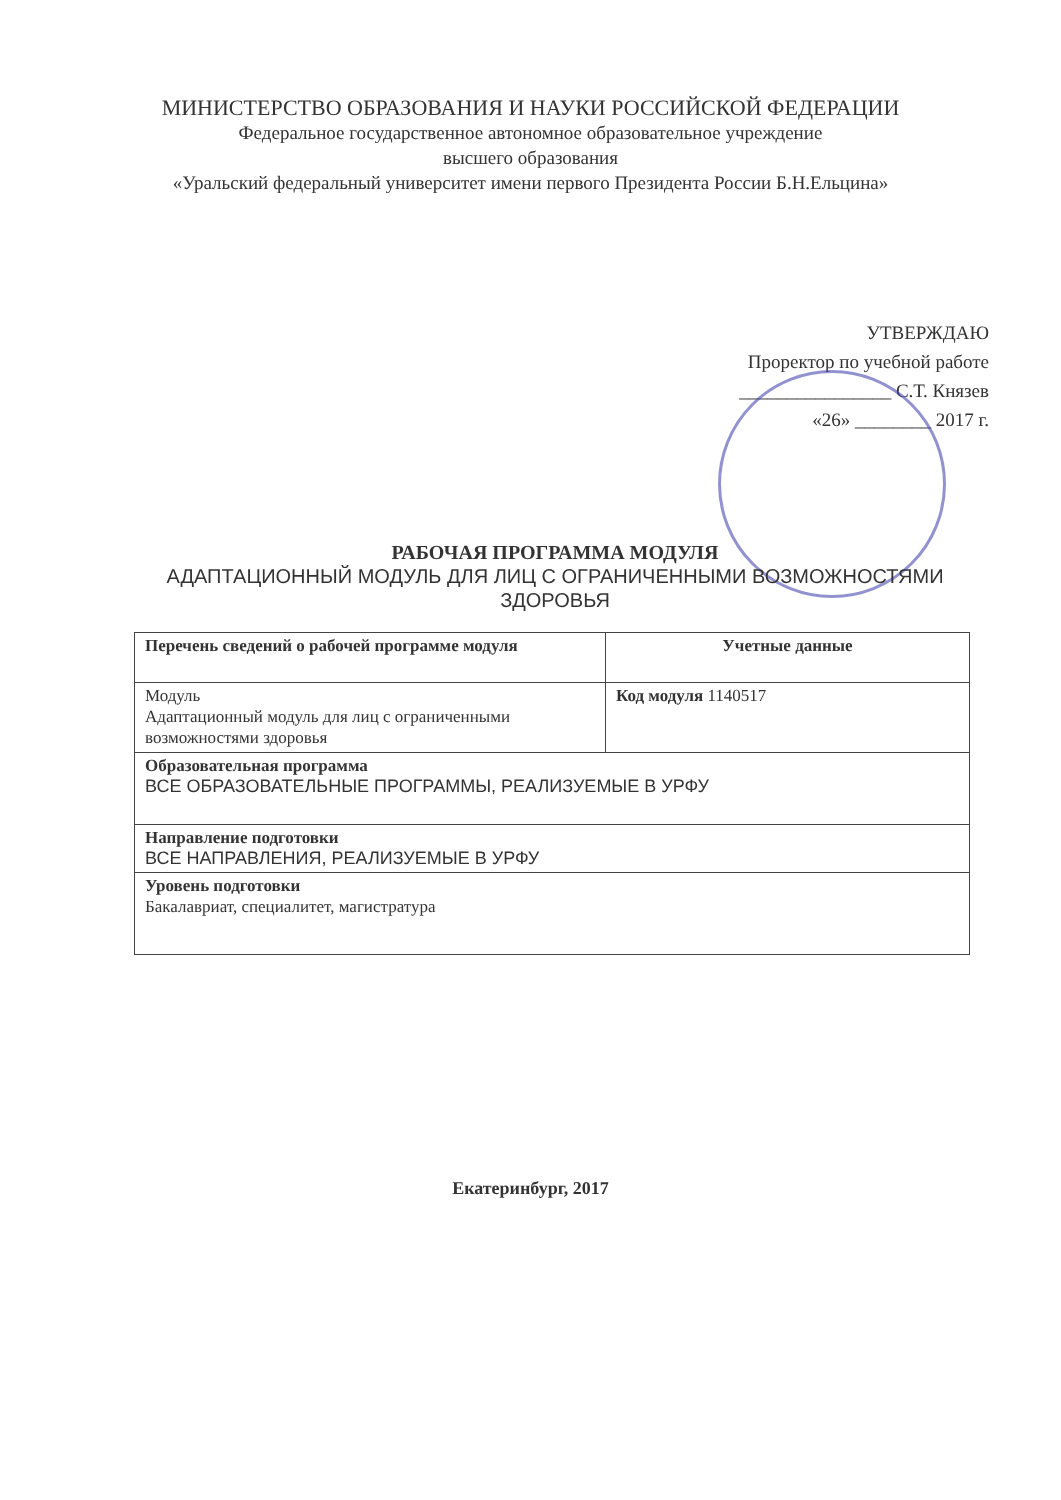МИНИСТЕРСТВО ОБРАЗОВАНИЯ И НАУКИ РОССИЙСКОЙ ФЕДЕРАЦИИ
Федеральное государственное автономное образовательное учреждение
высшего образования
«Уральский федеральный университет имени первого Президента России Б.Н.Ельцина»
УТВЕРЖДАЮ
Проректор по учебной работе
________________ С.Т. Князев
«26» ________ 2017 г.
РАБОЧАЯ ПРОГРАММА МОДУЛЯ
АДАПТАЦИОННЫЙ МОДУЛЬ ДЛЯ ЛИЦ С ОГРАНИЧЕННЫМИ ВОЗМОЖНОСТЯМИ ЗДОРОВЬЯ
| Перечень сведений о рабочей программе модуля | Учетные данные |
| --- | --- |
| Модуль Адаптационный модуль для лиц с ограниченными возможностями здоровья | Код модуля 1140517 |
| Образовательная программа ВСЕ ОБРАЗОВАТЕЛЬНЫЕ ПРОГРАММЫ, РЕАЛИЗУЕМЫЕ В УРФУ | |
| Направление подготовки ВСЕ НАПРАВЛЕНИЯ, РЕАЛИЗУЕМЫЕ В УРФУ | |
| Уровень подготовки Бакалавриат, специалитет, магистратура | |
Екатеринбург, 2017